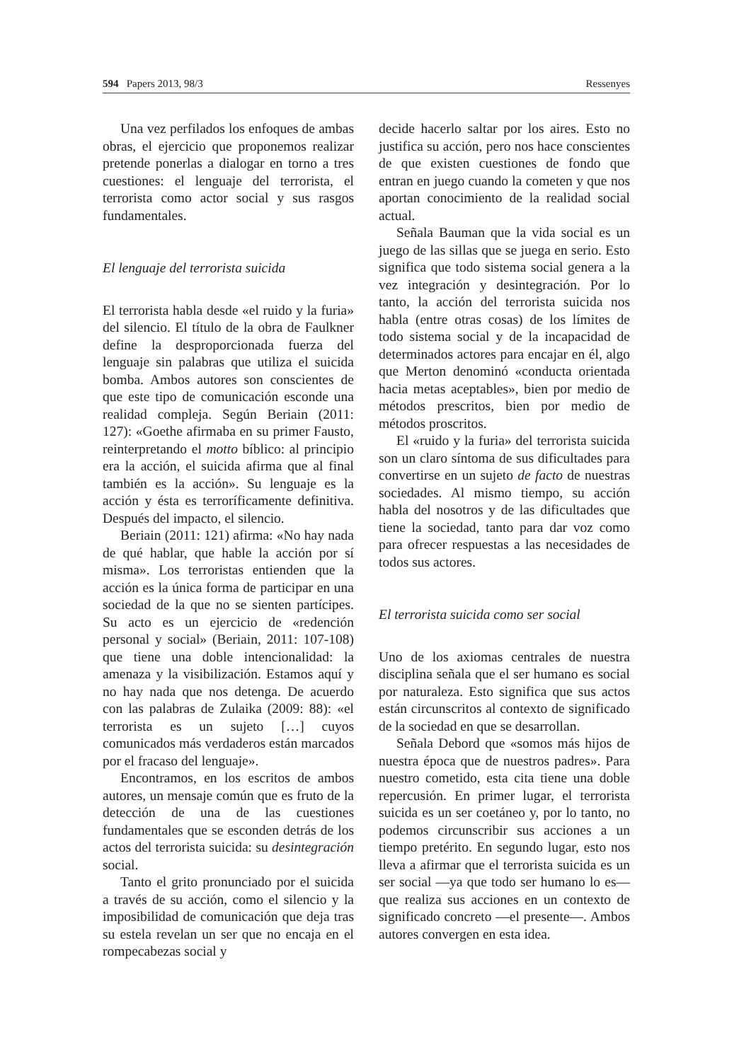594 Papers 2013, 98/3 Ressenyes
Una vez perfilados los enfoques de ambas obras, el ejercicio que proponemos realizar pretende ponerlas a dialogar en torno a tres cuestiones: el lenguaje del terrorista, el terrorista como actor social y sus rasgos fundamentales.
El lenguaje del terrorista suicida
El terrorista habla desde «el ruido y la furia» del silencio. El título de la obra de Faulkner define la desproporcionada fuerza del lenguaje sin palabras que utiliza el suicida bomba. Ambos autores son conscientes de que este tipo de comunicación esconde una realidad compleja. Según Beriain (2011: 127): «Goethe afirmaba en su primer Fausto, reinterpretando el motto bíblico: al principio era la acción, el suicida afirma que al final también es la acción». Su lenguaje es la acción y ésta es terroríficamente definitiva. Después del impacto, el silencio.
Beriain (2011: 121) afirma: «No hay nada de qué hablar, que hable la acción por sí misma». Los terroristas entienden que la acción es la única forma de participar en una sociedad de la que no se sienten partícipes. Su acto es un ejercicio de «redención personal y social» (Beriain, 2011: 107-108) que tiene una doble intencionalidad: la amenaza y la visibilización. Estamos aquí y no hay nada que nos detenga. De acuerdo con las palabras de Zulaika (2009: 88): «el terrorista es un sujeto […] cuyos comunicados más verdaderos están marcados por el fracaso del lenguaje».
Encontramos, en los escritos de ambos autores, un mensaje común que es fruto de la detección de una de las cuestiones fundamentales que se esconden detrás de los actos del terrorista suicida: su desintegración social.
Tanto el grito pronunciado por el suicida a través de su acción, como el silencio y la imposibilidad de comunicación que deja tras su estela revelan un ser que no encaja en el rompecabezas social y
decide hacerlo saltar por los aires. Esto no justifica su acción, pero nos hace conscientes de que existen cuestiones de fondo que entran en juego cuando la cometen y que nos aportan conocimiento de la realidad social actual.
Señala Bauman que la vida social es un juego de las sillas que se juega en serio. Esto significa que todo sistema social genera a la vez integración y desintegración. Por lo tanto, la acción del terrorista suicida nos habla (entre otras cosas) de los límites de todo sistema social y de la incapacidad de determinados actores para encajar en él, algo que Merton denominó «conducta orientada hacia metas aceptables», bien por medio de métodos prescritos, bien por medio de métodos proscritos.
El «ruido y la furia» del terrorista suicida son un claro síntoma de sus dificultades para convertirse en un sujeto de facto de nuestras sociedades. Al mismo tiempo, su acción habla del nosotros y de las dificultades que tiene la sociedad, tanto para dar voz como para ofrecer respuestas a las necesidades de todos sus actores.
El terrorista suicida como ser social
Uno de los axiomas centrales de nuestra disciplina señala que el ser humano es social por naturaleza. Esto significa que sus actos están circunscritos al contexto de significado de la sociedad en que se desarrollan.
Señala Debord que «somos más hijos de nuestra época que de nuestros padres». Para nuestro cometido, esta cita tiene una doble repercusión. En primer lugar, el terrorista suicida es un ser coetáneo y, por lo tanto, no podemos circunscribir sus acciones a un tiempo pretérito. En segundo lugar, esto nos lleva a afirmar que el terrorista suicida es un ser social —ya que todo ser humano lo es— que realiza sus acciones en un contexto de significado concreto —el presente—. Ambos autores convergen en esta idea.